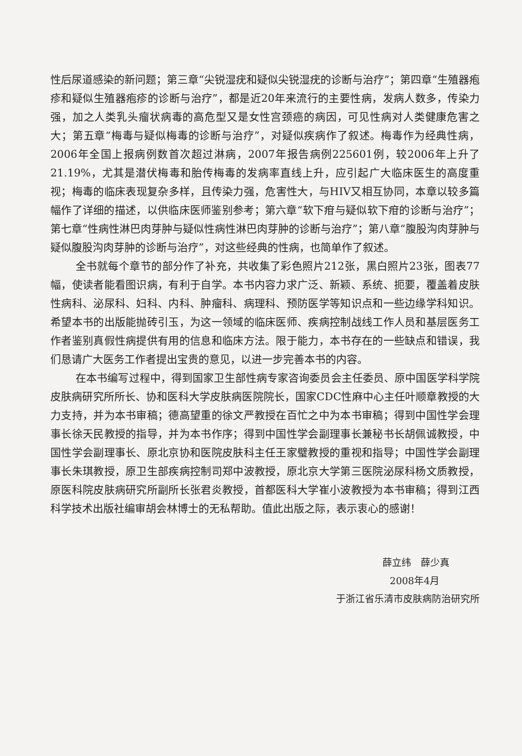性后尿道感染的新问题；第三章“尖锐湿疣和疑似尖锐湿疣的诊断与治疗”；第四章“生殖器疱疹和疑似生殖器疱疹的诊断与治疗”，都是近20年来流行的主要性病，发病人数多，传染力强，加之人类乳头瘤状病毒的高危型又是女性宫颈癌的病因，可见性病对人类健康危害之大；第五章“梅毒与疑似梅毒的诊断与治疗”，对疑似疾病作了叙述。梅毒作为经典性病，2006年全国上报病例数首次超过淋病，2007年报告病例225601例，较2006年上升了21.19%，尤其是潜伏梅毒和胎传梅毒的发病率直线上升，应引起广大临床医生的高度重视；梅毒的临床表现复杂多样，且传染力强，危害性大，与HIV又相互协同，本章以较多篇幅作了详细的描述，以供临床医师鉴别参考；第六章“软下疳与疑似软下疳的诊断与治疗”；第七章“性病性淋巴肉芽肿与疑似性病性淋巴肉芽肿的诊断与治疗”；第八章“腹股沟肉芽肿与疑似腹股沟肉芽肿的诊断与治疗”，对这些经典的性病，也简单作了叙述。
全书就每个章节的部分作了补充，共收集了彩色照片212张，黑白照片23张，图表77幅，使读者能看图识病，有利于自学。本书内容力求广泛、新颖、系统、扼要，覆盖着皮肤性病科、泌尿科、妇科、内科、肿瘤科、病理科、预防医学等知识点和一些边缘学科知识。希望本书的出版能抛砖引玉，为这一领域的临床医师、疾病控制战线工作人员和基层医务工作者鉴别真假性病提供有用的信息和临床方法。限于能力，本书存在的一些缺点和错误，我们恳请广大医务工作者提出宝贵的意见，以进一步完善本书的内容。
在本书编写过程中，得到国家卫生部性病专家咨询委员会主任委员、原中国医学科学院皮肤病研究所所长、协和医科大学皮肤病医院院长，国家CDC性麻中心主任叶顺章教授的大力支持，并为本书审稿；德高望重的徐文严教授在百忙之中为本书审稿；得到中国性学会理事长徐天民教授的指导，并为本书作序；得到中国性学会副理事长兼秘书长胡佩诚教授，中国性学会副理事长、原北京协和医院皮肤科主任王家璧教授的重视和指导；中国性学会副理事长朱琪教授，原卫生部疾病控制司郑中波教授，原北京大学第三医院泌尿科杨文质教授，原医科院皮肤病研究所副所长张君炎教授，首都医科大学崔小波教授为本书审稿；得到江西科学技术出版社编审胡会林博士的无私帮助。值此出版之际，表示衷心的感谢！
薛立纬　薛少真
2008年4月
于浙江省乐清市皮肤病防治研究所